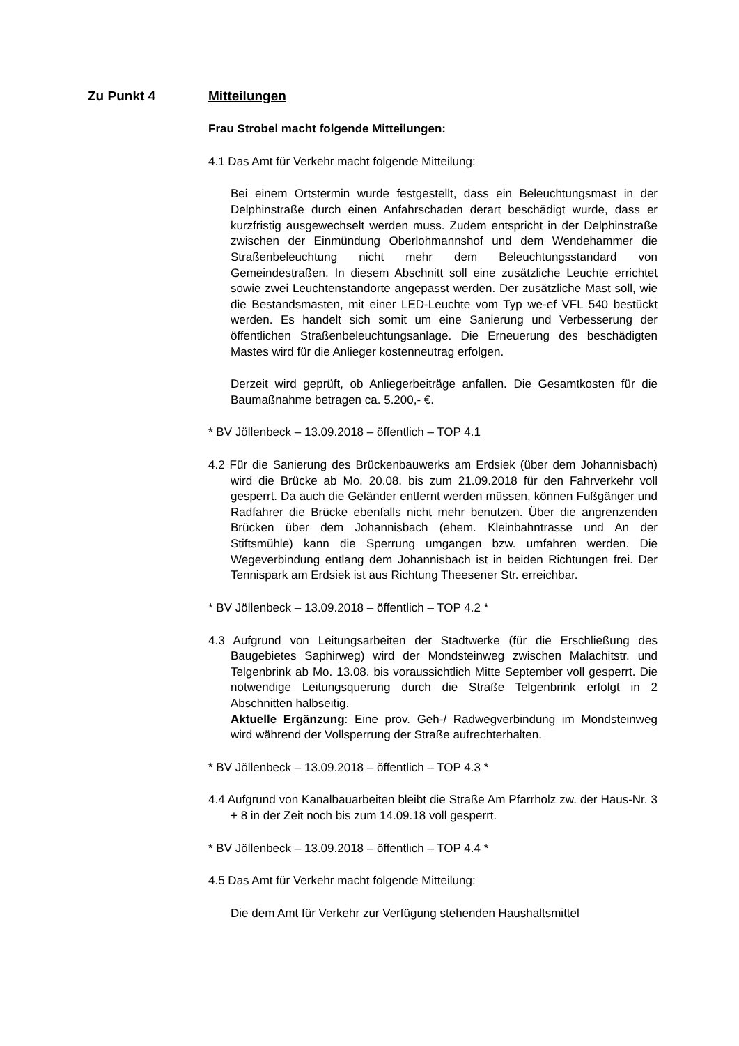Zu Punkt 4 Mitteilungen
Frau Strobel macht folgende Mitteilungen:
4.1 Das Amt für Verkehr macht folgende Mitteilung:
Bei einem Ortstermin wurde festgestellt, dass ein Beleuchtungsmast in der Delphinstraße durch einen Anfahrschaden derart beschädigt wurde, dass er kurzfristig ausgewechselt werden muss. Zudem entspricht in der Delphinstraße zwischen der Einmündung Oberlohmannshof und dem Wendehammer die Straßenbeleuchtung nicht mehr dem Beleuchtungsstandard von Gemeindestraßen. In diesem Abschnitt soll eine zusätzliche Leuchte errichtet sowie zwei Leuchtenstandorte angepasst werden. Der zusätzliche Mast soll, wie die Bestandsmasten, mit einer LED-Leuchte vom Typ we-ef VFL 540 bestückt werden. Es handelt sich somit um eine Sanierung und Verbesserung der öffentlichen Straßenbeleuchtungsanlage. Die Erneuerung des beschädigten Mastes wird für die Anlieger kostenneutrag erfolgen.
Derzeit wird geprüft, ob Anliegerbeiträge anfallen. Die Gesamtkosten für die Baumaßnahme betragen ca. 5.200,- €.
* BV Jöllenbeck – 13.09.2018 – öffentlich – TOP 4.1
4.2 Für die Sanierung des Brückenbauwerks am Erdsiek (über dem Johannisbach) wird die Brücke ab Mo. 20.08. bis zum 21.09.2018 für den Fahrverkehr voll gesperrt. Da auch die Geländer entfernt werden müssen, können Fußgänger und Radfahrer die Brücke ebenfalls nicht mehr benutzen. Über die angrenzenden Brücken über dem Johannisbach (ehem. Kleinbahntrasse und An der Stiftsmühle) kann die Sperrung umgangen bzw. umfahren werden. Die Wegeverbindung entlang dem Johannisbach ist in beiden Richtungen frei. Der Tennispark am Erdsiek ist aus Richtung Theesener Str. erreichbar.
* BV Jöllenbeck – 13.09.2018 – öffentlich – TOP 4.2 *
4.3 Aufgrund von Leitungsarbeiten der Stadtwerke (für die Erschließung des Baugebietes Saphirweg) wird der Mondsteinweg zwischen Malachitstr. und Telgenbrink ab Mo. 13.08. bis voraussichtlich Mitte September voll gesperrt. Die notwendige Leitungsquerung durch die Straße Telgenbrink erfolgt in 2 Abschnitten halbseitig.
Aktuelle Ergänzung: Eine prov. Geh-/ Radwegverbindung im Mondsteinweg wird während der Vollsperrung der Straße aufrechterhalten.
* BV Jöllenbeck – 13.09.2018 – öffentlich – TOP 4.3 *
4.4 Aufgrund von Kanalbauarbeiten bleibt die Straße Am Pfarrholz zw. der Haus-Nr. 3 + 8 in der Zeit noch bis zum 14.09.18 voll gesperrt.
* BV Jöllenbeck – 13.09.2018 – öffentlich – TOP 4.4 *
4.5 Das Amt für Verkehr macht folgende Mitteilung:
Die dem Amt für Verkehr zur Verfügung stehenden Haushaltsmittel